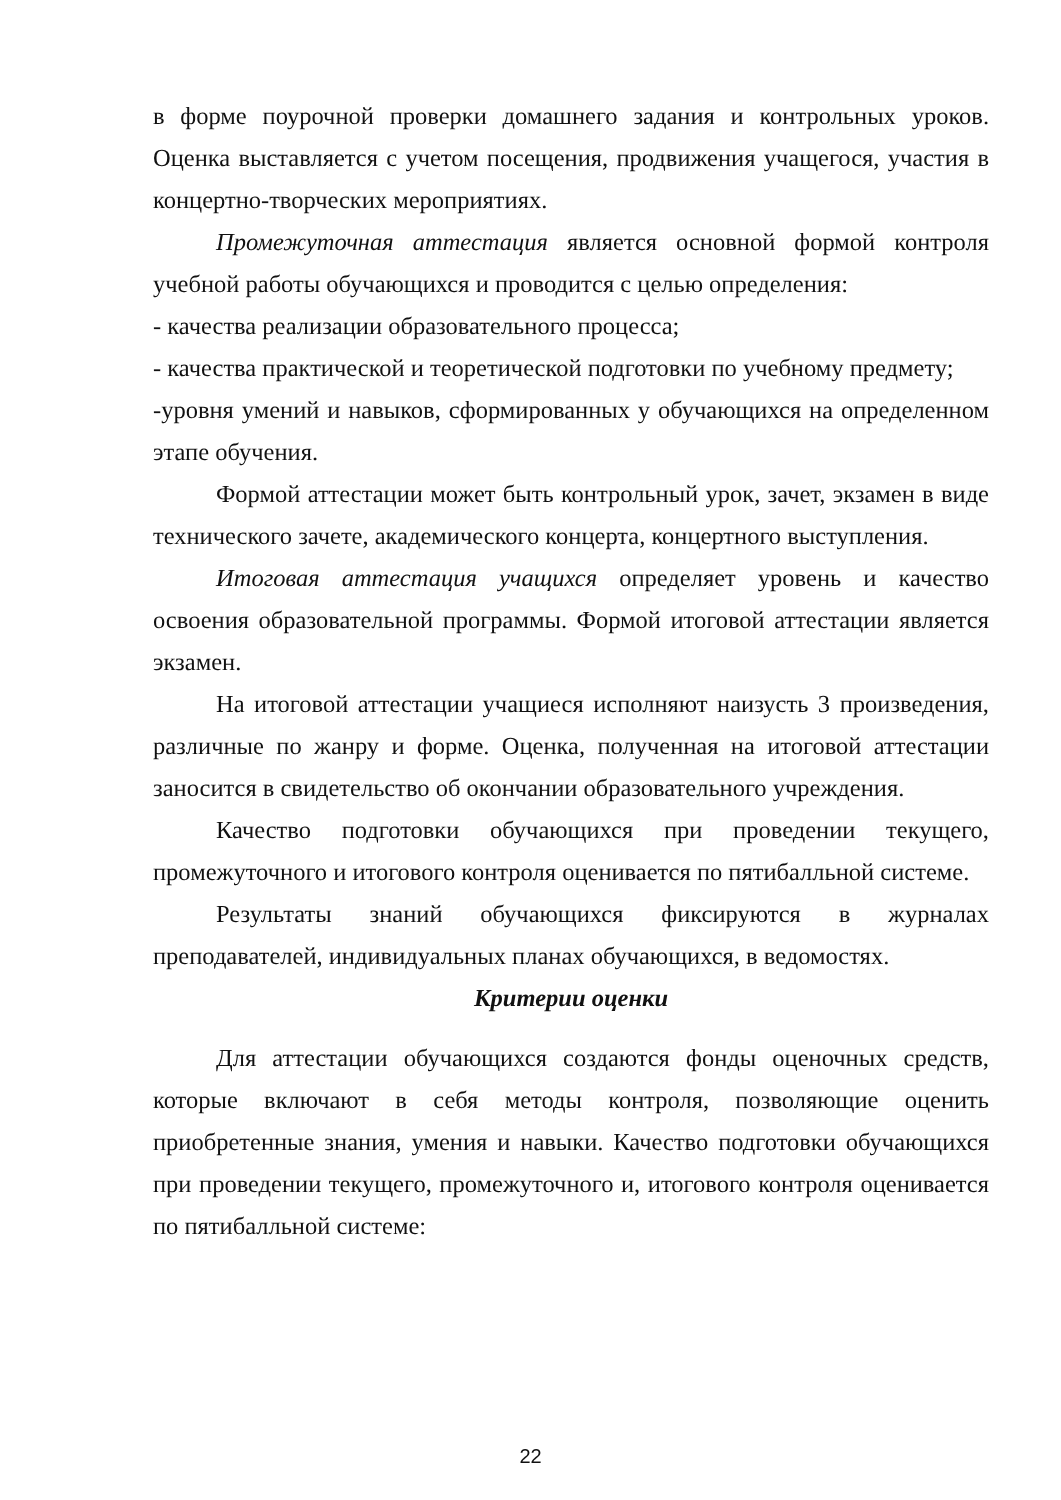в форме поурочной проверки домашнего задания и контрольных уроков. Оценка выставляется с учетом посещения, продвижения учащегося, участия в концертно-творческих мероприятиях.
Промежуточная аттестация является основной формой контроля учебной работы обучающихся и проводится с целью определения:
- качества реализации образовательного процесса;
- качества практической и теоретической подготовки по учебному предмету;
-уровня умений и навыков, сформированных у обучающихся на определенном этапе обучения.
Формой аттестации может быть контрольный урок, зачет, экзамен в виде технического зачете, академического концерта, концертного выступления.
Итоговая аттестация учащихся определяет уровень и качество освоения образовательной программы. Формой итоговой аттестации является экзамен.
На итоговой аттестации учащиеся исполняют наизусть 3 произведения, различные по жанру и форме. Оценка, полученная на итоговой аттестации заносится в свидетельство об окончании образовательного учреждения.
Качество подготовки обучающихся при проведении текущего, промежуточного и итогового контроля оценивается по пятибалльной системе.
Результаты знаний обучающихся фиксируются в журналах преподавателей, индивидуальных планах обучающихся, в ведомостях.
Критерии оценки
Для аттестации обучающихся создаются фонды оценочных средств, которые включают в себя методы контроля, позволяющие оценить приобретенные знания, умения и навыки. Качество подготовки обучающихся при проведении текущего, промежуточного и, итогового контроля оценивается по пятибалльной системе:
22